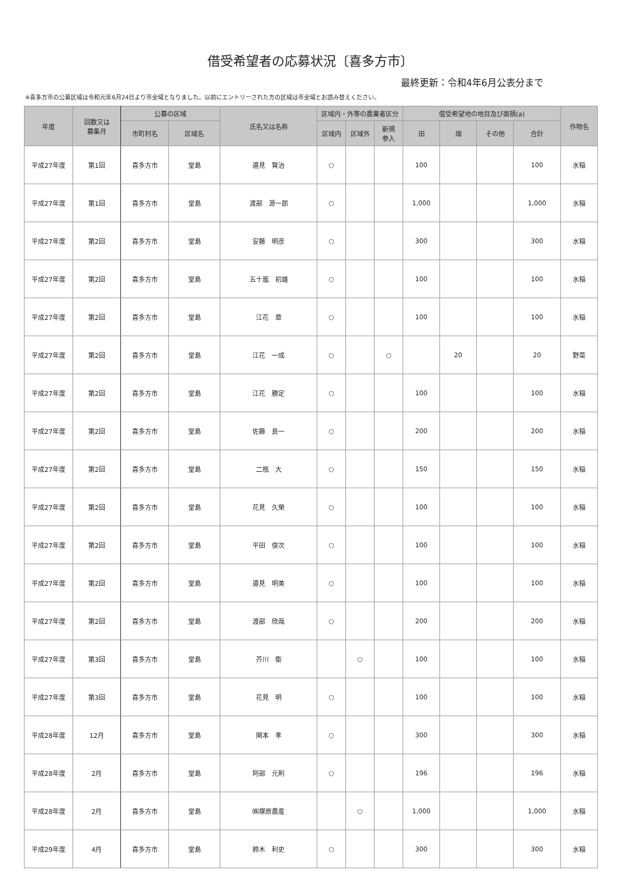借受希望者の応募状況〔喜多方市〕
最終更新：令和4年6月公表分まで
※喜多方市の公募区域は令和元年6月24日より市全域となりました。以前にエントリーされた方の区域は市全域とお読み替えください。
| 年度 | 回数又は 募集月 | 公募の区域 | | 氏名又は名称 | 区域内・外等の農業者区分 | | | 借受希望地の地目及び面積(a) | | | | 作物名 |
| --- | --- | --- | --- | --- | --- | --- | --- | --- | --- | --- | --- | --- |
| | | 市町村名 | 区域名 | | 区域内 | 区域外 | 新規 参入 | 田 | 畑 | その他 | 合計 | |
| 平成27年度 | 第1回 | 喜多方市 | 堂島 | 邉見 賢治 | ○ | | | 100 | | | 100 | 水稲 |
| 平成27年度 | 第1回 | 喜多方市 | 堂島 | 渡部 源一郎 | ○ | | | 1,000 | | | 1,000 | 水稲 |
| 平成27年度 | 第2回 | 喜多方市 | 堂島 | 安藤 明彦 | ○ | | | 300 | | | 300 | 水稲 |
| 平成27年度 | 第2回 | 喜多方市 | 堂島 | 五十嵐 初雄 | ○ | | | 100 | | | 100 | 水稲 |
| 平成27年度 | 第2回 | 喜多方市 | 堂島 | 江花 章 | ○ | | | 100 | | | 100 | 水稲 |
| 平成27年度 | 第2回 | 喜多方市 | 堂島 | 江花 一成 | ○ | | ○ | | 20 | | 20 | 野菜 |
| 平成27年度 | 第2回 | 喜多方市 | 堂島 | 江花 勝定 | ○ | | | 100 | | | 100 | 水稲 |
| 平成27年度 | 第2回 | 喜多方市 | 堂島 | 佐藤 良一 | ○ | | | 200 | | | 200 | 水稲 |
| 平成27年度 | 第2回 | 喜多方市 | 堂島 | 二瓶 大 | ○ | | | 150 | | | 150 | 水稲 |
| 平成27年度 | 第2回 | 喜多方市 | 堂島 | 花見 久榮 | ○ | | | 100 | | | 100 | 水稲 |
| 平成27年度 | 第2回 | 喜多方市 | 堂島 | 平田 俊次 | ○ | | | 100 | | | 100 | 水稲 |
| 平成27年度 | 第2回 | 喜多方市 | 堂島 | 邉見 明美 | ○ | | | 100 | | | 100 | 水稲 |
| 平成27年度 | 第2回 | 喜多方市 | 堂島 | 渡部 欣哉 | ○ | | | 200 | | | 200 | 水稲 |
| 平成27年度 | 第3回 | 喜多方市 | 堂島 | 芥川 衛 | | ○ | | 100 | | | 100 | 水稲 |
| 平成27年度 | 第3回 | 喜多方市 | 堂島 | 花見 明 | ○ | | | 100 | | | 100 | 水稲 |
| 平成28年度 | 12月 | 喜多方市 | 堂島 | 関本 孝 | ○ | | | 300 | | | 300 | 水稲 |
| 平成28年度 | 2月 | 喜多方市 | 堂島 | 阿部 元則 | ○ | | | 196 | | | 196 | 水稲 |
| 平成28年度 | 2月 | 喜多方市 | 堂島 | ㈱塚原農産 | | ○ | | 1,000 | | | 1,000 | 水稲 |
| 平成29年度 | 4月 | 喜多方市 | 堂島 | 鈴木 利史 | ○ | | | 300 | | | 300 | 水稲 |